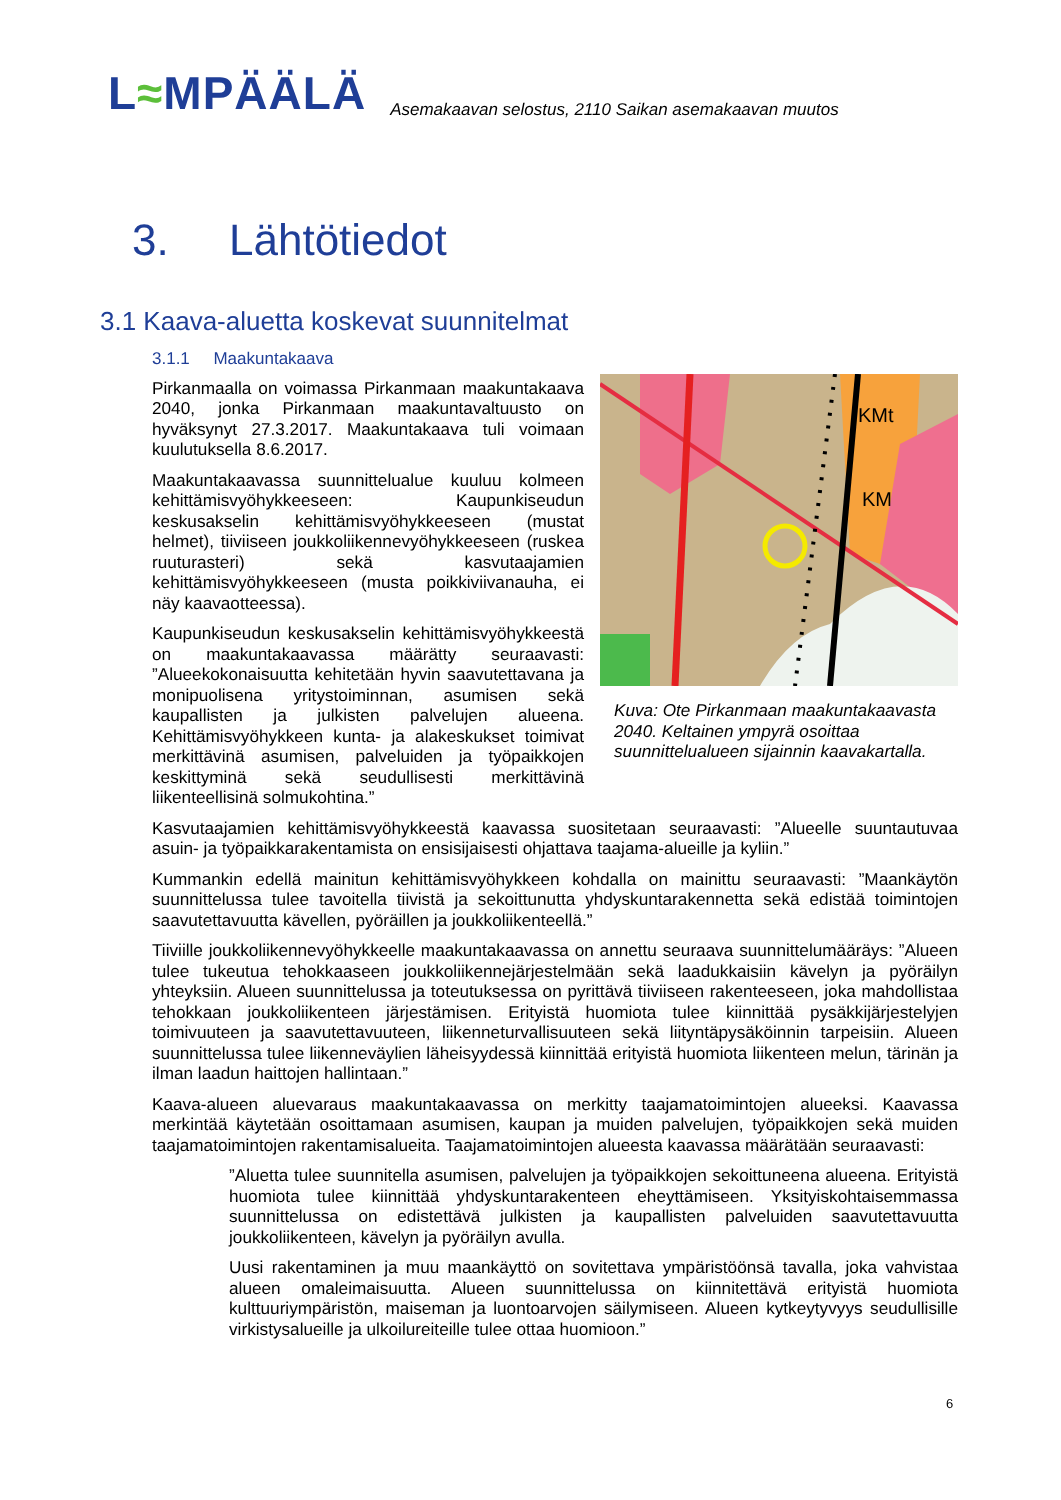L≈MPÄÄLÄ
Asemakaavan selostus, 2110 Saikan asemakaavan muutos
3. Lähtötiedot
3.1 Kaava-aluetta koskevat suunnitelmat
3.1.1 Maakuntakaava
Pirkanmaalla on voimassa Pirkanmaan maakuntakaava 2040, jonka Pirkanmaan maakuntavaltuusto on hyväksynyt 27.3.2017. Maakuntakaava tuli voimaan kuulutuksella 8.6.2017.
Maakuntakaavassa suunnittelualue kuuluu kolmeen kehittämisvyöhykkeeseen: Kaupunkiseudun keskusakselin kehittämisvyöhykkeeseen (mustat helmet), tiiviiseen joukkoliikennevyöhykkeeseen (ruskea ruuturasteri) sekä kasvutaajamien kehittämisvyöhykkeeseen (musta poikkiviivanauha, ei näy kaavaotteessa).
Kaupunkiseudun keskusakselin kehittämisvyöhykkeestä on maakuntakaavassa määrätty seuraavasti: ”Alueekokonaisuutta kehitetään hyvin saavutettavana ja monipuolisena yritystoiminnan, asumisen sekä kaupallisten ja julkisten palvelujen alueena. Kehittämisvyöhykkeen kunta- ja alakeskukset toimivat merkittävinä asumisen, palveluiden ja työpaikkojen keskittyminä sekä seudullisesti merkittävinä liikenteellisinä solmukohtina.”
KMt
KM
Kuva: Ote Pirkanmaan maakuntakaavasta 2040. Keltainen ympyrä osoittaa suunnittelualueen sijainnin kaavakartalla.
Kasvutaajamien kehittämisvyöhykkeestä kaavassa suositetaan seuraavasti: ”Alueelle suuntautuvaa asuin- ja työpaikkarakentamista on ensisijaisesti ohjattava taajama-alueille ja kyliin.”
Kummankin edellä mainitun kehittämisvyöhykkeen kohdalla on mainittu seuraavasti: ”Maankäytön suunnittelussa tulee tavoitella tiivistä ja sekoittunutta yhdyskuntarakennetta sekä edistää toimintojen saavutettavuutta kävellen, pyöräillen ja joukkoliikenteellä.”
Tiiviille joukkoliikennevyöhykkeelle maakuntakaavassa on annettu seuraava suunnittelumääräys: ”Alueen tulee tukeutua tehokkaaseen joukkoliikennejärjestelmään sekä laadukkaisiin kävelyn ja pyöräilyn yhteyksiin. Alueen suunnittelussa ja toteutuksessa on pyrittävä tiiviiseen rakenteeseen, joka mahdollistaa tehokkaan joukkoliikenteen järjestämisen. Erityistä huomiota tulee kiinnittää pysäkkijärjestelyjen toimivuuteen ja saavutettavuuteen, liikenneturvallisuuteen sekä liityntäpysäköinnin tarpeisiin. Alueen suunnittelussa tulee liikenneväylien läheisyydessä kiinnittää erityistä huomiota liikenteen melun, tärinän ja ilman laadun haittojen hallintaan.”
Kaava-alueen aluevaraus maakuntakaavassa on merkitty taajamatoimintojen alueeksi. Kaavassa merkintää käytetään osoittamaan asumisen, kaupan ja muiden palvelujen, työpaikkojen sekä muiden taajamatoimintojen rakentamisalueita. Taajamatoimintojen alueesta kaavassa määrätään seuraavasti:
”Aluetta tulee suunnitella asumisen, palvelujen ja työpaikkojen sekoittuneena alueena. Erityistä huomiota tulee kiinnittää yhdyskuntarakenteen eheyttämiseen. Yksityiskohtaisemmassa suunnittelussa on edistettävä julkisten ja kaupallisten palveluiden saavutettavuutta joukkoliikenteen, kävelyn ja pyöräilyn avulla.
Uusi rakentaminen ja muu maankäyttö on sovitettava ympäristöönsä tavalla, joka vahvistaa alueen omaleimaisuutta. Alueen suunnittelussa on kiinnitettävä erityistä huomiota kulttuuriympäristön, maiseman ja luontoarvojen säilymiseen. Alueen kytkeytyvyys seudullisille virkistysalueille ja ulkoilureiteille tulee ottaa huomioon.”
6